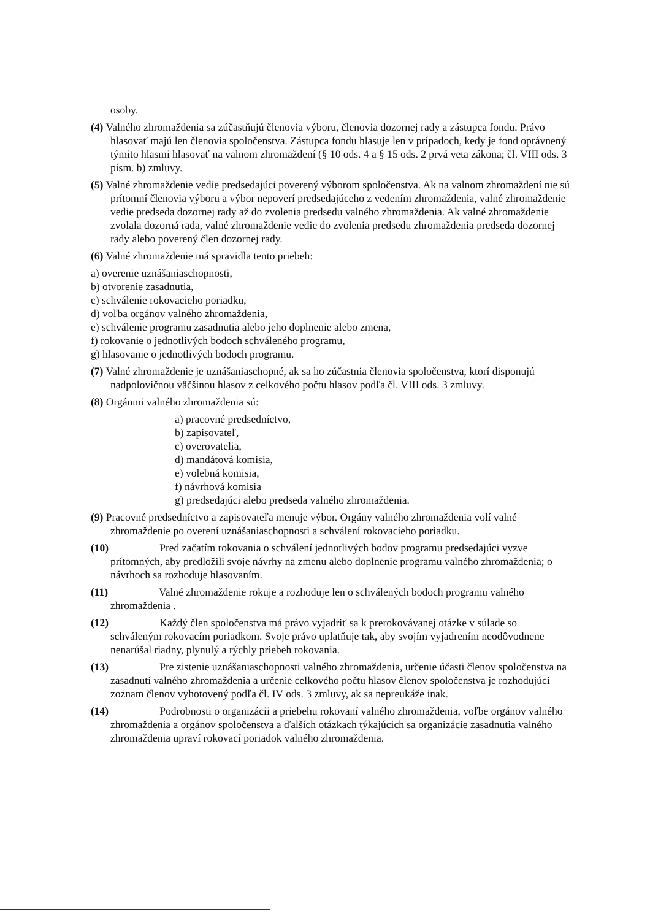osoby.
(4) Valného zhromaždenia sa zúčastňujú členovia výboru, členovia dozornej rady a zástupca fondu. Právo hlasovať majú len členovia spoločenstva. Zástupca fondu hlasuje len v prípadoch, kedy je fond oprávnený týmito hlasmi hlasovať na valnom zhromaždení (§ 10 ods. 4 a § 15 ods. 2 prvá veta zákona; čl. VIII ods. 3 písm. b) zmluvy.
(5) Valné zhromaždenie vedie predsedajúci poverený výborom spoločenstva. Ak na valnom zhromaždení nie sú prítomní členovia výboru a výbor nepoverí predsedajúceho z vedením zhromaždenia, valné zhromaždenie vedie predseda dozornej rady až do zvolenia predsedu valného zhromaždenia. Ak valné zhromaždenie zvolala dozorná rada, valné zhromaždenie vedie do zvolenia predsedu zhromaždenia predseda dozornej rady alebo poverený člen dozornej rady.
(6) Valné zhromaždenie má spravidla tento priebeh:
a) overenie uznášaniaschopnosti,
b) otvorenie zasadnutia,
c) schválenie rokovacieho poriadku,
d) voľba orgánov valného zhromaždenia,
e) schválenie programu zasadnutia alebo jeho doplnenie alebo zmena,
f) rokovanie o jednotlivých bodoch schváleného programu,
g) hlasovanie o jednotlivých bodoch programu.
(7) Valné zhromaždenie je uznášaniaschopné, ak sa ho zúčastnia členovia spoločenstva, ktorí disponujú nadpolovičnou väčšinou hlasov z celkového počtu hlasov podľa čl. VIII ods. 3 zmluvy.
(8) Orgánmi valného zhromaždenia sú:
a) pracovné predsedníctvo,
b) zapisovateľ,
c) overovatelia,
d) mandátová komisia,
e) volebná komisia,
f) návrhová komisia
g) predsedajúci alebo predseda valného zhromaždenia.
(9) Pracovné predsedníctvo a zapisovateľa menuje výbor. Orgány valného zhromaždenia volí valné zhromaždenie po overení uznášaniaschopnosti a schválení rokovacieho poriadku.
(10) Pred začatím rokovania o schválení jednotlivých bodov programu predsedajúci vyzve prítomných, aby predložili svoje návrhy na zmenu alebo doplnenie programu valného zhromaždenia; o návrhoch sa rozhoduje hlasovaním.
(11) Valné zhromaždenie rokuje a rozhoduje len o schválených bodoch programu valného zhromaždenia .
(12) Každý člen spoločenstva má právo vyjadriť sa k prerokovávanej otázke v súlade so schváleným rokovacím poriadkom. Svoje právo uplatňuje tak, aby svojím vyjadrením neodôvodnene nenarúšal riadny, plynulý a rýchly priebeh rokovania.
(13) Pre zistenie uznášaniaschopnosti valného zhromaždenia, určenie účasti členov spoločenstva na zasadnutí valného zhromaždenia a určenie celkového počtu hlasov členov spoločenstva je rozhodujúci zoznam členov vyhotovený podľa čl. IV ods. 3 zmluvy, ak sa nepreukáže inak.
(14) Podrobnosti o organizácii a priebehu rokovaní valného zhromaždenia, voľbe orgánov valného zhromaždenia a orgánov spoločenstva a ďalších otázkach týkajúcich sa organizácie zasadnutia valného zhromaždenia upraví rokovací poriadok valného zhromaždenia.